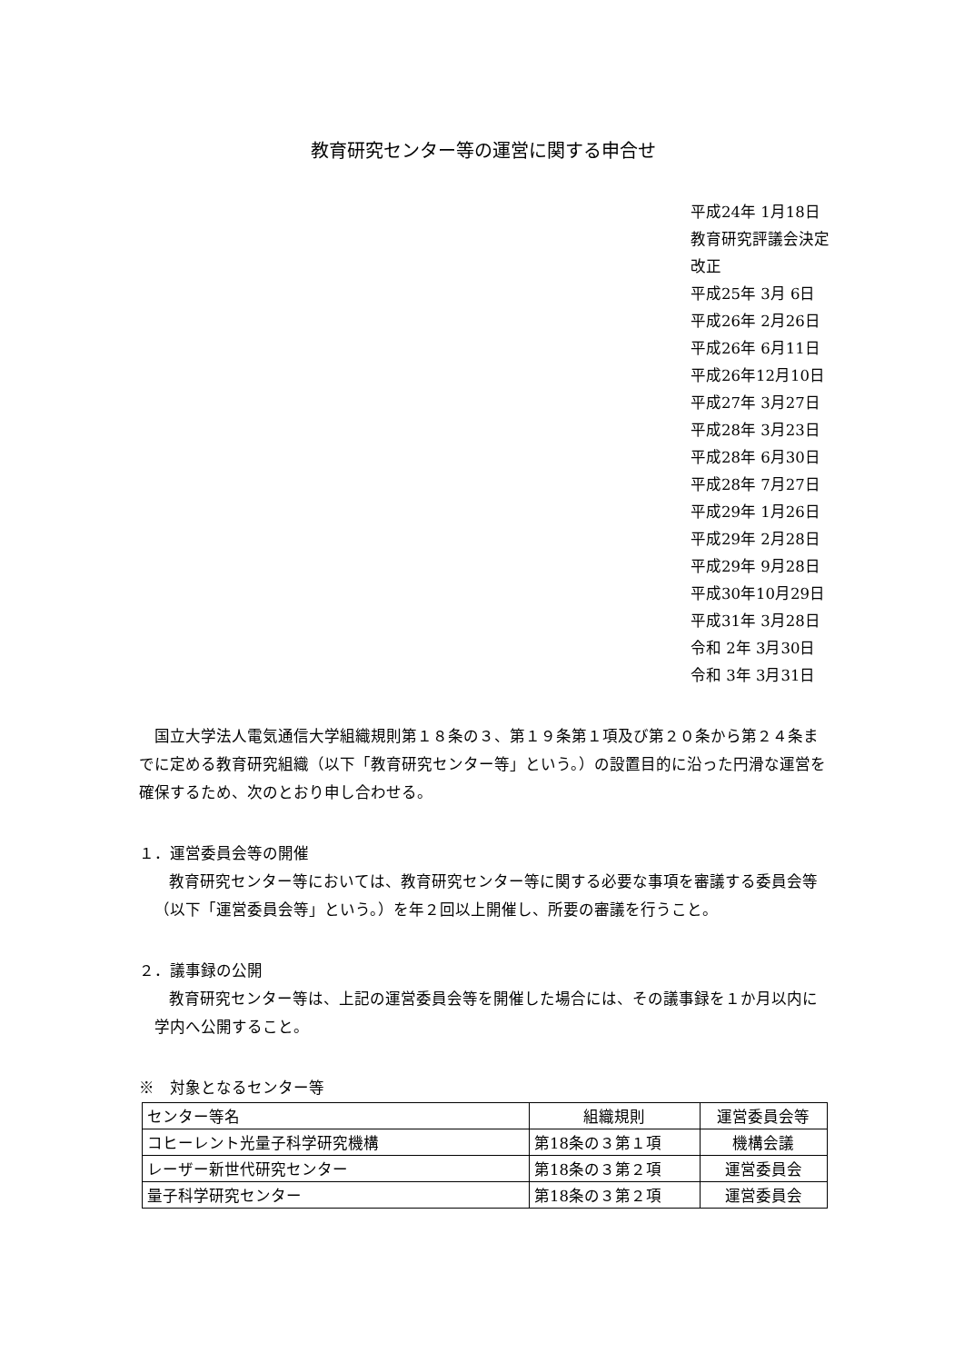教育研究センター等の運営に関する申合せ
平成24年 1月18日 教育研究評議会決定 改正 平成25年 3月 6日 平成26年 2月26日 平成26年 6月11日 平成26年12月10日 平成27年 3月27日 平成28年 3月23日 平成28年 6月30日 平成28年 7月27日 平成29年 1月26日 平成29年 2月28日 平成29年 9月28日 平成30年10月29日 平成31年 3月28日 令和 2年 3月30日 令和 3年 3月31日
国立大学法人電気通信大学組織規則第１８条の３、第１９条第１項及び第２０条から第２４条までに定める教育研究組織（以下「教育研究センター等」という。）の設置目的に沿った円滑な運営を確保するため、次のとおり申し合わせる。
１．運営委員会等の開催
教育研究センター等においては、教育研究センター等に関する必要な事項を審議する委員会等（以下「運営委員会等」という。）を年２回以上開催し、所要の審議を行うこと。
２．議事録の公開
教育研究センター等は、上記の運営委員会等を開催した場合には、その議事録を１か月以内に学内へ公開すること。
※　対象となるセンター等
| センター等名 | 組織規則 | 運営委員会等 |
| コヒーレント光量子科学研究機構 | 第18条の３第１項 | 機構会議 |
| レーザー新世代研究センター | 第18条の３第２項 | 運営委員会 |
| 量子科学研究センター | 第18条の３第２項 | 運営委員会 |